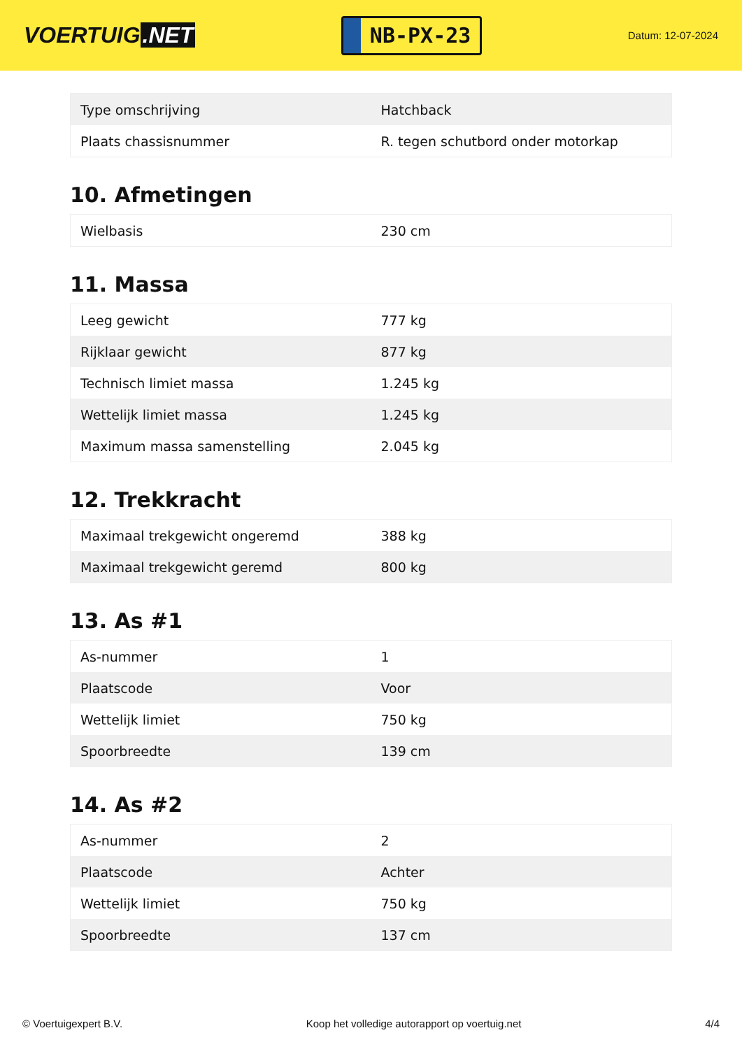VOERTUIG.NET
NB-PX-23
Datum: 12-07-2024
| Type omschrijving | Hatchback |
| Plaats chassisnummer | R. tegen schutbord onder motorkap |
10. Afmetingen
| Wielbasis | 230 cm |
11. Massa
| Leeg gewicht | 777 kg |
| Rijklaar gewicht | 877 kg |
| Technisch limiet massa | 1.245 kg |
| Wettelijk limiet massa | 1.245 kg |
| Maximum massa samenstelling | 2.045 kg |
12. Trekkracht
| Maximaal trekgewicht ongeremd | 388 kg |
| Maximaal trekgewicht geremd | 800 kg |
13. As #1
| As-nummer | 1 |
| Plaatscode | Voor |
| Wettelijk limiet | 750 kg |
| Spoorbreedte | 139 cm |
14. As #2
| As-nummer | 2 |
| Plaatscode | Achter |
| Wettelijk limiet | 750 kg |
| Spoorbreedte | 137 cm |
© Voertuigexpert B.V. Koop het volledige autorapport op voertuig.net 4/4